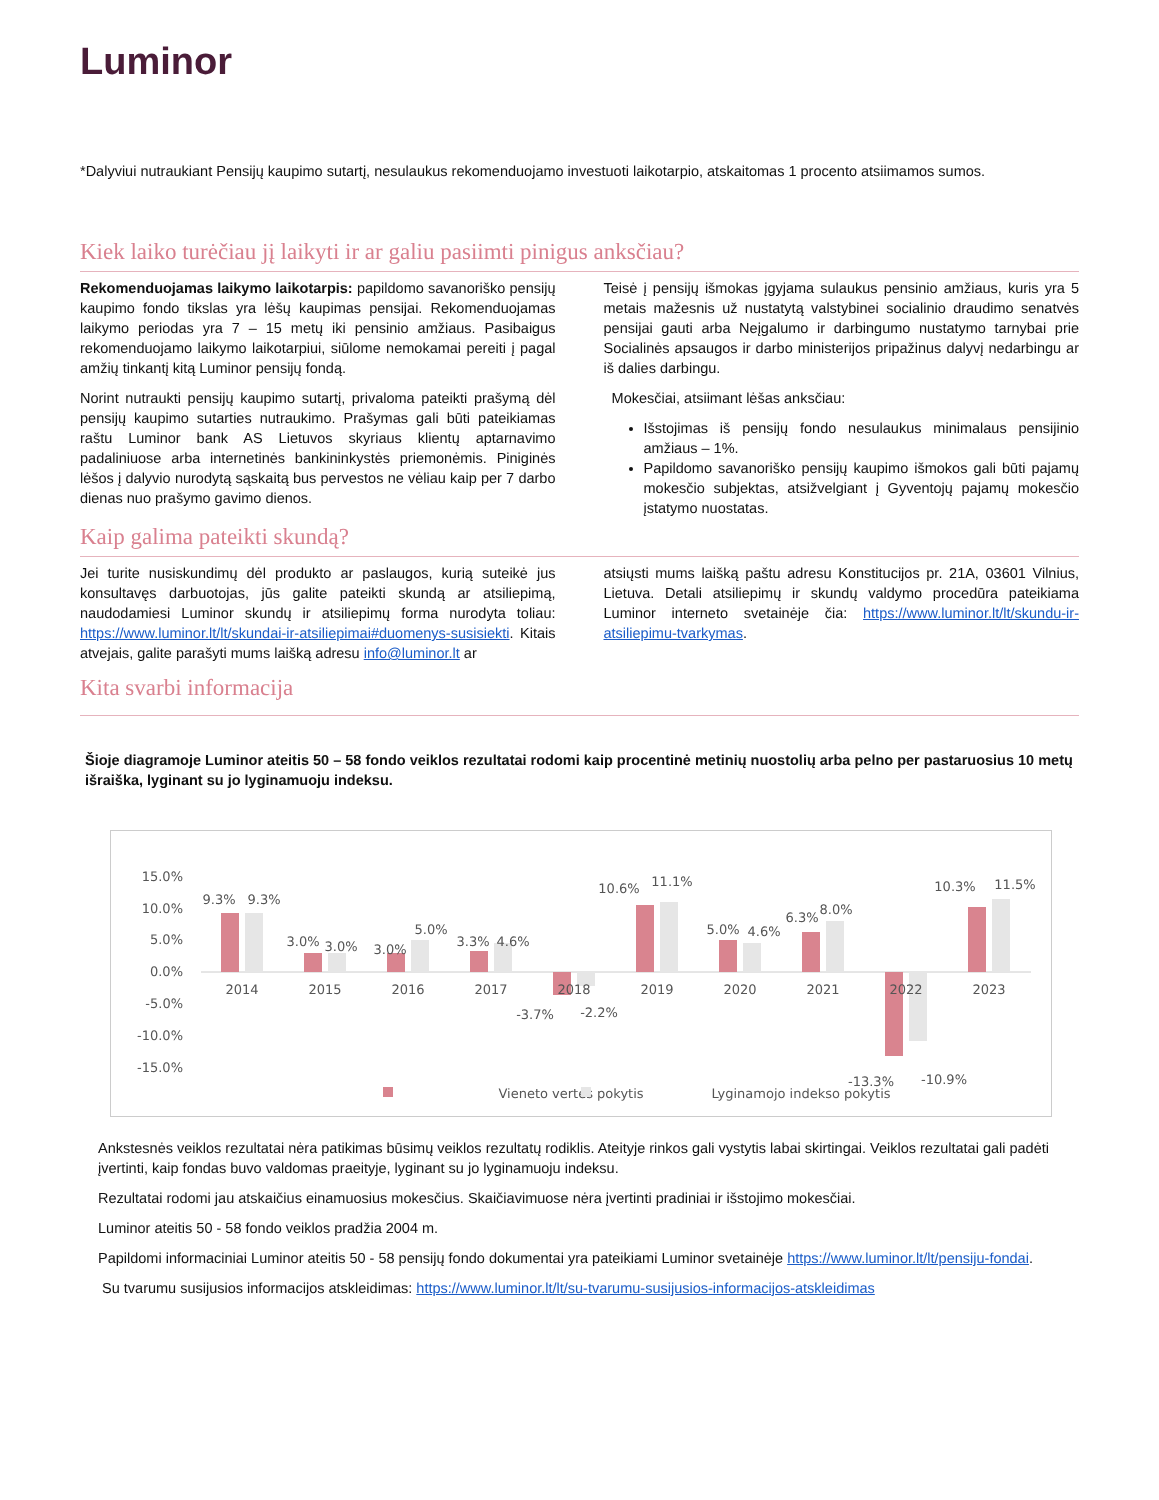Luminor
*Dalyviui nutraukiant Pensijų kaupimo sutartį, nesulaukus rekomenduojamo investuoti laikotarpio, atskaitomas 1 procento atsiimamos sumos.
Kiek laiko turėčiau jį laikyti ir ar galiu pasiimti pinigus anksčiau?
Rekomenduojamas laikymo laikotarpis: papildomo savanoriško pensijų kaupimo fondo tikslas yra lėšų kaupimas pensijai. Rekomenduojamas laikymo periodas yra 7 – 15 metų iki pensinio amžiaus. Pasibaigus rekomenduojamo laikymo laikotarpiui, siūlome nemokamai pereiti į pagal amžių tinkantį kitą Luminor pensijų fondą.
Norint nutraukti pensijų kaupimo sutartį, privaloma pateikti prašymą dėl pensijų kaupimo sutarties nutraukimo. Prašymas gali būti pateikiamas raštu Luminor bank AS Lietuvos skyriaus klientų aptarnavimo padaliniuose arba internetinės bankininkystės priemonėmis. Piniginės lėšos į dalyvio nurodytą sąskaitą bus pervestos ne vėliau kaip per 7 darbo dienas nuo prašymo gavimo dienos.
Teisė į pensijų išmokas įgyjama sulaukus pensinio amžiaus, kuris yra 5 metais mažesnis už nustatytą valstybinei socialinio draudimo senatvės pensijai gauti arba Neįgalumo ir darbingumo nustatymo tarnybai prie Socialinės apsaugos ir darbo ministerijos pripažinus dalyvį nedarbingu ar iš dalies darbingu.
Mokesčiai, atsiimant lėšas anksčiau:
Išstojimas iš pensijų fondo nesulaukus minimalaus pensijinio amžiaus – 1%.
Papildomo savanoriško pensijų kaupimo išmokos gali būti pajamų mokesčio subjektas, atsižvelgiant į Gyventojų pajamų mokesčio įstatymo nuostatas.
Kaip galima pateikti skundą?
Jei turite nusiskundimų dėl produkto ar paslaugos, kurią suteikė jus konsultavęs darbuotojas, jūs galite pateikti skundą ar atsiliepimą, naudodamiesi Luminor skundų ir atsiliepimų forma nurodyta toliau: https://www.luminor.lt/lt/skundai-ir-atsiliepimai#duomenys-susisiekti. Kitais atvejais, galite parašyti mums laišką adresu info@luminor.lt ar
atsiųsti mums laišką paštu adresu Konstitucijos pr. 21A, 03601 Vilnius, Lietuva. Detali atsiliepimų ir skundų valdymo procedūra pateikiama Luminor interneto svetainėje čia: https://www.luminor.lt/lt/skundu-ir-atsiliepimu-tvarkymas.
Kita svarbi informacija
Šioje diagramoje Luminor ateitis 50 – 58 fondo veiklos rezultatai rodomi kaip procentinė metinių nuostolių arba pelno per pastaruosius 10 metų išraiška, lyginant su jo lyginamuoju indeksu.
15.0%
10.0%
5.0%
0.0%
-5.0%
-10.0%
-15.0%
2014
2015
2016
2017
2018
2019
2020
2021
2022
2023
9.3%
9.3%
3.0%
3.0%
3.0%
5.0%
3.3%
4.6%
-3.7%
-2.2%
10.6%
11.1%
5.0%
4.6%
6.3%
8.0%
-13.3%
-10.9%
10.3%
11.5%
Vieneto vertės pokytis
Lyginamojo indekso pokytis
Ankstesnės veiklos rezultatai nėra patikimas būsimų veiklos rezultatų rodiklis. Ateityje rinkos gali vystytis labai skirtingai. Veiklos rezultatai gali padėti įvertinti, kaip fondas buvo valdomas praeityje, lyginant su jo lyginamuoju indeksu.
Rezultatai rodomi jau atskaičius einamuosius mokesčius. Skaičiavimuose nėra įvertinti pradiniai ir išstojimo mokesčiai.
Luminor ateitis 50 - 58 fondo veiklos pradžia 2004 m.
Papildomi informaciniai Luminor ateitis 50 - 58 pensijų fondo dokumentai yra pateikiami Luminor svetainėje https://www.luminor.lt/lt/pensiju-fondai.
Su tvarumu susijusios informacijos atskleidimas: https://www.luminor.lt/lt/su-tvarumu-susijusios-informacijos-atskleidimas